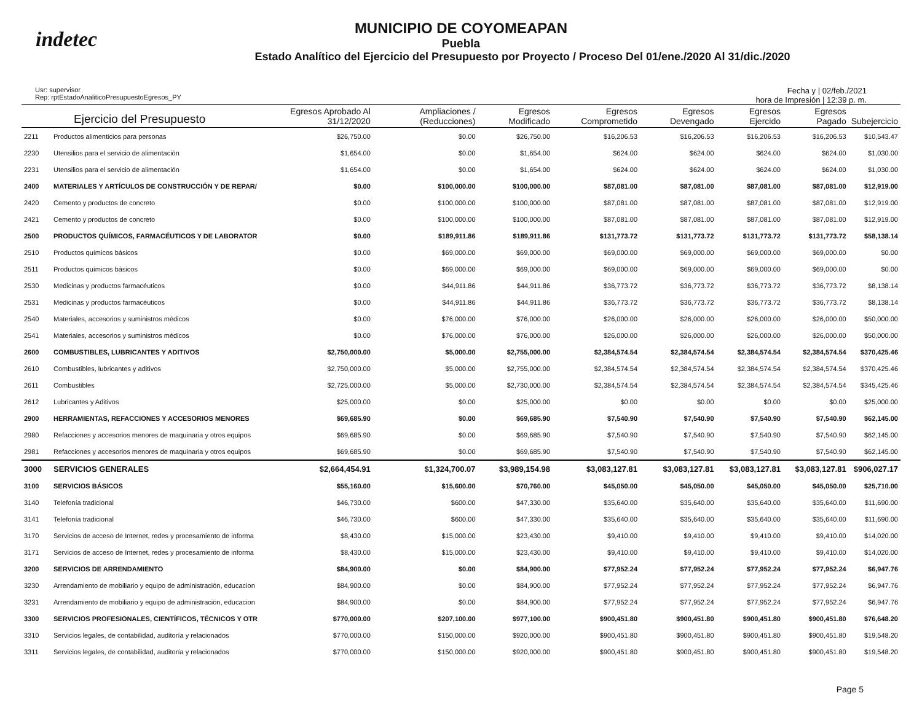indetec
MUNICIPIO DE COYOMEAPAN
Puebla
Estado Analítico del Ejercicio del Presupuesto por Proyecto / Proceso Del 01/ene./2020 Al 31/dic./2020
Usr: supervisor
Rep: rptEstadoAnaliticoPresupuestoEgresos_PY
Fecha y | 02/feb./2021
hora de Impresión | 12:39 p. m.
| Ejercicio del Presupuesto | | Egresos Aprobado Al 31/12/2020 | Ampliaciones / (Reducciones) | Egresos Modificado | Egresos Comprometido | Egresos Devengado | Egresos Ejercido | Egresos Pagado | Subejercicio |
| --- | --- | --- | --- | --- | --- | --- | --- | --- | --- |
| 2211 | Productos alimenticios para personas | $26,750.00 | $0.00 | $26,750.00 | $16,206.53 | $16,206.53 | $16,206.53 | $16,206.53 | $10,543.47 |
| 2230 | Utensilios para el servicio de alimentación | $1,654.00 | $0.00 | $1,654.00 | $624.00 | $624.00 | $624.00 | $624.00 | $1,030.00 |
| 2231 | Utensilios para el servicio de alimentación | $1,654.00 | $0.00 | $1,654.00 | $624.00 | $624.00 | $624.00 | $624.00 | $1,030.00 |
| 2400 | MATERIALES Y ARTÍCULOS DE CONSTRUCCIÓN Y DE REPAR/ | $0.00 | $100,000.00 | $100,000.00 | $87,081.00 | $87,081.00 | $87,081.00 | $87,081.00 | $12,919.00 |
| 2420 | Cemento y productos de concreto | $0.00 | $100,000.00 | $100,000.00 | $87,081.00 | $87,081.00 | $87,081.00 | $87,081.00 | $12,919.00 |
| 2421 | Cemento y productos de concreto | $0.00 | $100,000.00 | $100,000.00 | $87,081.00 | $87,081.00 | $87,081.00 | $87,081.00 | $12,919.00 |
| 2500 | PRODUCTOS QUÍMICOS, FARMACÉUTICOS Y DE LABORATOR | $0.00 | $189,911.86 | $189,911.86 | $131,773.72 | $131,773.72 | $131,773.72 | $131,773.72 | $58,138.14 |
| 2510 | Productos químicos básicos | $0.00 | $69,000.00 | $69,000.00 | $69,000.00 | $69,000.00 | $69,000.00 | $69,000.00 | $0.00 |
| 2511 | Productos químicos básicos | $0.00 | $69,000.00 | $69,000.00 | $69,000.00 | $69,000.00 | $69,000.00 | $69,000.00 | $0.00 |
| 2530 | Medicinas y productos farmacéuticos | $0.00 | $44,911.86 | $44,911.86 | $36,773.72 | $36,773.72 | $36,773.72 | $36,773.72 | $8,138.14 |
| 2531 | Medicinas y productos farmacéuticos | $0.00 | $44,911.86 | $44,911.86 | $36,773.72 | $36,773.72 | $36,773.72 | $36,773.72 | $8,138.14 |
| 2540 | Materiales, accesorios y suministros médicos | $0.00 | $76,000.00 | $76,000.00 | $26,000.00 | $26,000.00 | $26,000.00 | $26,000.00 | $50,000.00 |
| 2541 | Materiales, accesorios y suministros médicos | $0.00 | $76,000.00 | $76,000.00 | $26,000.00 | $26,000.00 | $26,000.00 | $26,000.00 | $50,000.00 |
| 2600 | COMBUSTIBLES, LUBRICANTES Y ADITIVOS | $2,750,000.00 | $5,000.00 | $2,755,000.00 | $2,384,574.54 | $2,384,574.54 | $2,384,574.54 | $2,384,574.54 | $370,425.46 |
| 2610 | Combustibles, lubricantes y aditivos | $2,750,000.00 | $5,000.00 | $2,755,000.00 | $2,384,574.54 | $2,384,574.54 | $2,384,574.54 | $2,384,574.54 | $370,425.46 |
| 2611 | Combustibles | $2,725,000.00 | $5,000.00 | $2,730,000.00 | $2,384,574.54 | $2,384,574.54 | $2,384,574.54 | $2,384,574.54 | $345,425.46 |
| 2612 | Lubricantes y Aditivos | $25,000.00 | $0.00 | $25,000.00 | $0.00 | $0.00 | $0.00 | $0.00 | $25,000.00 |
| 2900 | HERRAMIENTAS, REFACCIONES Y ACCESORIOS MENORES | $69,685.90 | $0.00 | $69,685.90 | $7,540.90 | $7,540.90 | $7,540.90 | $7,540.90 | $62,145.00 |
| 2980 | Refacciones y accesorios menores de maquinaria y otros equipos | $69,685.90 | $0.00 | $69,685.90 | $7,540.90 | $7,540.90 | $7,540.90 | $7,540.90 | $62,145.00 |
| 2981 | Refacciones y accesorios menores de maquinaria y otros equipos | $69,685.90 | $0.00 | $69,685.90 | $7,540.90 | $7,540.90 | $7,540.90 | $7,540.90 | $62,145.00 |
| 3000 | SERVICIOS GENERALES | $2,664,454.91 | $1,324,700.07 | $3,989,154.98 | $3,083,127.81 | $3,083,127.81 | $3,083,127.81 | $3,083,127.81 | $906,027.17 |
| 3100 | SERVICIOS BÁSICOS | $55,160.00 | $15,600.00 | $70,760.00 | $45,050.00 | $45,050.00 | $45,050.00 | $45,050.00 | $25,710.00 |
| 3140 | Telefonía tradicional | $46,730.00 | $600.00 | $47,330.00 | $35,640.00 | $35,640.00 | $35,640.00 | $35,640.00 | $11,690.00 |
| 3141 | Telefonía tradicional | $46,730.00 | $600.00 | $47,330.00 | $35,640.00 | $35,640.00 | $35,640.00 | $35,640.00 | $11,690.00 |
| 3170 | Servicios de acceso de Internet, redes y procesamiento de informa | $8,430.00 | $15,000.00 | $23,430.00 | $9,410.00 | $9,410.00 | $9,410.00 | $9,410.00 | $14,020.00 |
| 3171 | Servicios de acceso de Internet, redes y procesamiento de informa | $8,430.00 | $15,000.00 | $23,430.00 | $9,410.00 | $9,410.00 | $9,410.00 | $9,410.00 | $14,020.00 |
| 3200 | SERVICIOS DE ARRENDAMIENTO | $84,900.00 | $0.00 | $84,900.00 | $77,952.24 | $77,952.24 | $77,952.24 | $77,952.24 | $6,947.76 |
| 3230 | Arrendamiento de mobiliario y equipo de administración, educacion | $84,900.00 | $0.00 | $84,900.00 | $77,952.24 | $77,952.24 | $77,952.24 | $77,952.24 | $6,947.76 |
| 3231 | Arrendamiento de mobiliario y equipo de administración, educacion | $84,900.00 | $0.00 | $84,900.00 | $77,952.24 | $77,952.24 | $77,952.24 | $77,952.24 | $6,947.76 |
| 3300 | SERVICIOS PROFESIONALES, CIENTÍFICOS, TÉCNICOS Y OTR | $770,000.00 | $207,100.00 | $977,100.00 | $900,451.80 | $900,451.80 | $900,451.80 | $900,451.80 | $76,648.20 |
| 3310 | Servicios legales, de contabilidad, auditoría y relacionados | $770,000.00 | $150,000.00 | $920,000.00 | $900,451.80 | $900,451.80 | $900,451.80 | $900,451.80 | $19,548.20 |
| 3311 | Servicios legales, de contabilidad, auditoría y relacionados | $770,000.00 | $150,000.00 | $920,000.00 | $900,451.80 | $900,451.80 | $900,451.80 | $900,451.80 | $19,548.20 |
Page 5